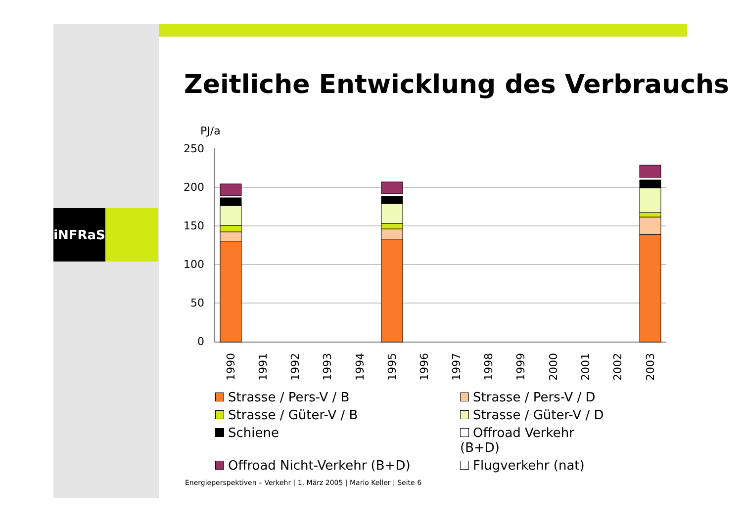iNFRaS
Zeitliche Entwicklung des Verbrauchs
PJ/a
250
200
150
100
50
0
1990
1991
1992
1993
1994
1995
1996
1997
1998
1999
2000
2001
2002
2003
Strasse / Pers-V / B
Strasse / Pers-V / D
Strasse / Güter-V / B
Strasse / Güter-V / D
Schiene
Offroad Verkehr (B+D)
Offroad Nicht-Verkehr (B+D)
Flugverkehr (nat)
Energieperspektiven – Verkehr | 1. März 2005 | Mario Keller | Seite 6